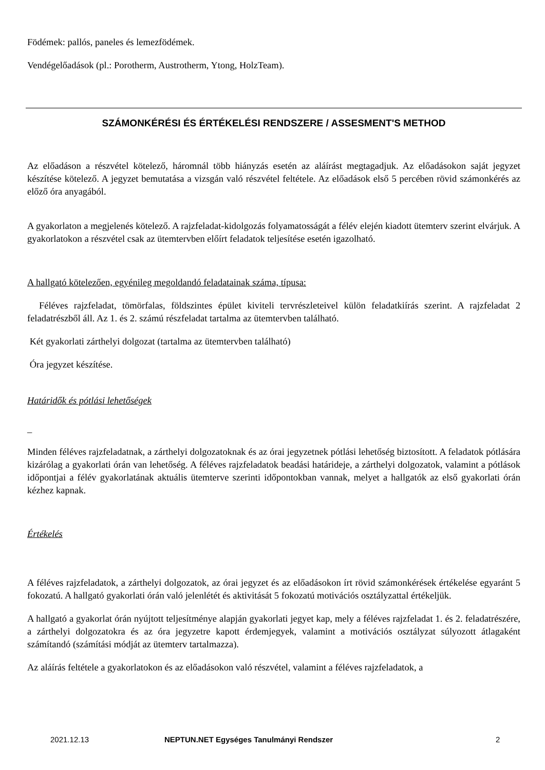Födémek: pallós, paneles és lemezfödémek.
Vendégelőadások (pl.: Porotherm, Austrotherm, Ytong, HolzTeam).
SZÁMONKÉRÉSI ÉS ÉRTÉKELÉSI RENDSZERE / ASSESMENT'S METHOD
Az előadáson a részvétel kötelező, háromnál több hiányzás esetén az aláírást megtagadjuk. Az előadásokon saját jegyzet készítése kötelező. A jegyzet bemutatása a vizsgán való részvétel feltétele. Az előadások első 5 percében rövid számonkérés az előző óra anyagából.
A gyakorlaton a megjelenés kötelező. A rajzfeladat-kidolgozás folyamatosságát a félév elején kiadott ütemterv szerint elvárjuk. A gyakorlatokon a részvétel csak az ütemtervben előírt feladatok teljesítése esetén igazolható.
A hallgató kötelezően, egyénileg megoldandó feladatainak száma, típusa:
Féléves rajzfeladat, tömörfalas, földszintes épület kiviteli tervrészleteivel külön feladatkiírás szerint. A rajzfeladat 2 feladatrészből áll. Az 1. és 2. számú részfeladat tartalma az ütemtervben található.
Két gyakorlati zárthelyi dolgozat (tartalma az ütemtervben található)
Óra jegyzet készítése.
Határidők és pótlási lehetőségek
_
Minden féléves rajzfeladatnak, a zárthelyi dolgozatoknak és az órai jegyzetnek pótlási lehetőség biztosított. A feladatok pótlására kizárólag a gyakorlati órán van lehetőség. A féléves rajzfeladatok beadási határideje, a zárthelyi dolgozatok, valamint a pótlások időpontjai a félév gyakorlatának aktuális ütemterve szerinti időpontokban vannak, melyet a hallgatók az első gyakorlati órán kézhez kapnak.
Értékelés
A féléves rajzfeladatok, a zárthelyi dolgozatok, az órai jegyzet és az előadásokon írt rövid számonkérések értékelése egyaránt 5 fokozatú. A hallgató gyakorlati órán való jelenlétét és aktivitását 5 fokozatú motivációs osztályzattal értékeljük.
A hallgató a gyakorlat órán nyújtott teljesítménye alapján gyakorlati jegyet kap, mely a féléves rajzfeladat 1. és 2. feladatrészére, a zárthelyi dolgozatokra és az óra jegyzetre kapott érdemjegyek, valamint a motivációs osztályzat súlyozott átlagaként számítandó (számítási módját az ütemterv tartalmazza).
Az aláírás feltétele a gyakorlatokon és az előadásokon való részvétel, valamint a féléves rajzfeladatok, a
2021.12.13 NEPTUN.NET Egységes Tanulmányi Rendszer 2